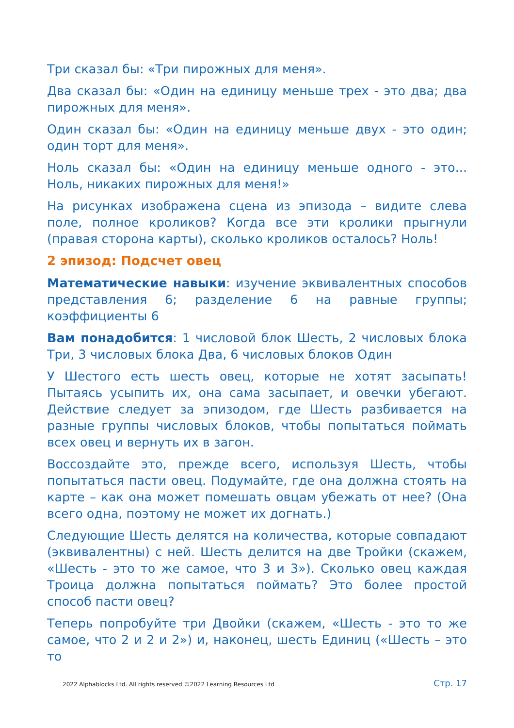Три сказал бы: «Три пирожных для меня».
Два сказал бы: «Один на единицу меньше трех - это два; два пирожных для меня».
Один сказал бы: «Один на единицу меньше двух - это один; один торт для меня».
Ноль сказал бы: «Один на единицу меньше одного - это... Ноль, никаких пирожных для меня!»
На рисунках изображена сцена из эпизода – видите слева поле, полное кроликов? Когда все эти кролики прыгнули (правая сторона карты), сколько кроликов осталось? Ноль!
2 эпизод: Подсчет овец
Математические навыки: изучение эквивалентных способов представления 6; разделение 6 на равные группы; коэффициенты 6
Вам понадобится: 1 числовой блок Шесть, 2 числовых блока Три, 3 числовых блока Два, 6 числовых блоков Один
У Шестого есть шесть овец, которые не хотят засыпать! Пытаясь усыпить их, она сама засыпает, и овечки убегают. Действие следует за эпизодом, где Шесть разбивается на разные группы числовых блоков, чтобы попытаться поймать всех овец и вернуть их в загон.
Воссоздайте это, прежде всего, используя Шесть, чтобы попытаться пасти овец. Подумайте, где она должна стоять на карте – как она может помешать овцам убежать от нее? (Она всего одна, поэтому не может их догнать.)
Следующие Шесть делятся на количества, которые совпадают (эквивалентны) с ней. Шесть делится на две Тройки (скажем, «Шесть - это то же самое, что 3 и 3»). Сколько овец каждая Троица должна попытаться поймать? Это более простой способ пасти овец?
Теперь попробуйте три Двойки (скажем, «Шесть - это то же самое, что 2 и 2 и 2») и, наконец, шесть Единиц («Шесть – это то
2022 Alphablocks Ltd. All rights reserved ©2022 Learning Resources Ltd Стр. 17